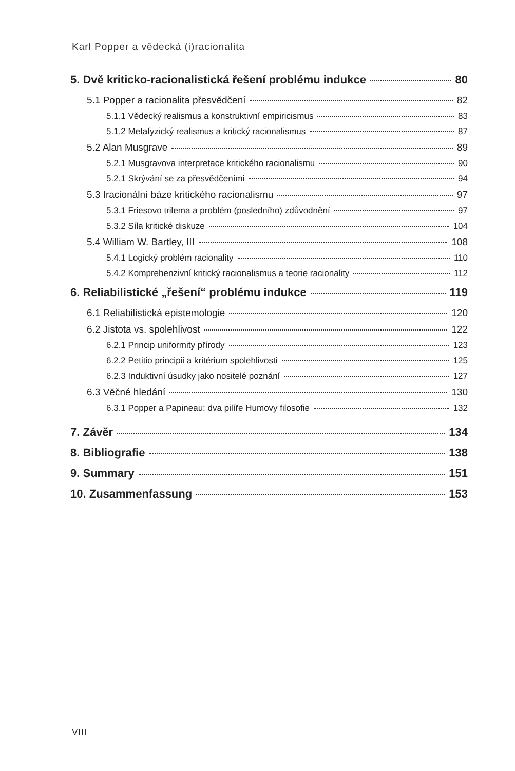Karl Popper a vědecká (i)racionalita
5. Dvě kriticko-racionalistická řešení problému indukce 80
5.1 Popper a racionalita přesvědčení 82
5.1.1 Vědecký realismus a konstruktivní empiricismus 83
5.1.2 Metafyzický realismus a kritický racionalismus 87
5.2 Alan Musgrave 89
5.2.1 Musgravova interpretace kritického racionalismu 90
5.2.1 Skrývání se za přesvědčeními 94
5.3 Iracionální báze kritického racionalismu 97
5.3.1 Friesovo trilema a problém (posledního) zdůvodnění 97
5.3.2 Síla kritické diskuze 104
5.4 William W. Bartley, III 108
5.4.1 Logický problém racionality 110
5.4.2 Komprehenzivní kritický racionalismus a teorie racionality 112
6. Reliabilistické „řešení“ problému indukce 119
6.1 Reliabilistická epistemologie 120
6.2 Jistota vs. spolehlivost 122
6.2.1 Princip uniformity přírody 123
6.2.2 Petitio principii a kritérium spolehlivosti 125
6.2.3 Induktivní úsudky jako nositelé poznání 127
6.3 Věčné hledání 130
6.3.1 Popper a Papineau: dva pilíře Humovy filosofie 132
7. Závěr 134
8. Bibliografie 138
9. Summary 151
10. Zusammenfassung 153
VIII